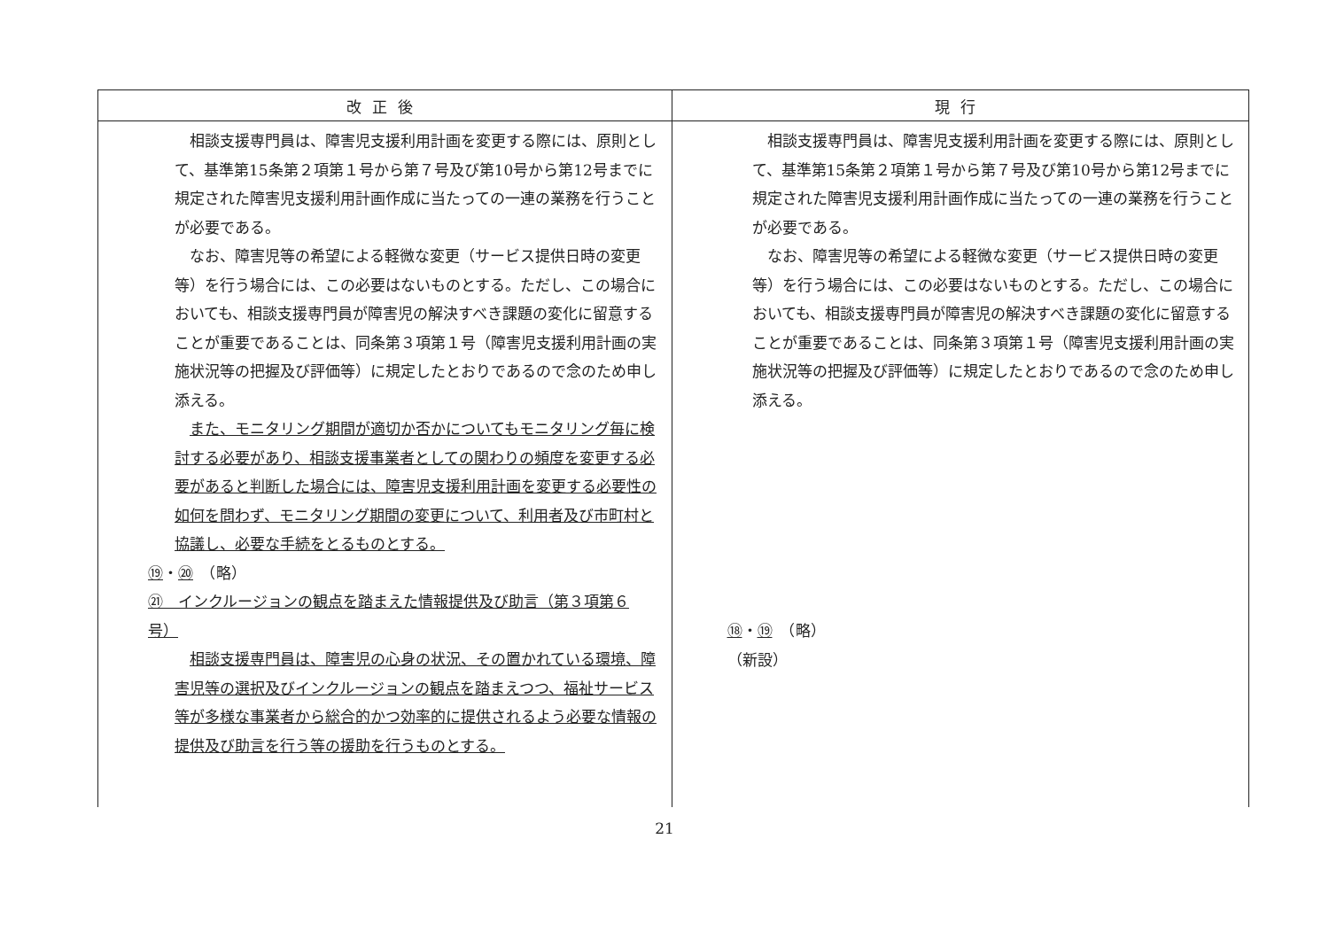| 改正後 | 現行 |
| --- | --- |
| 相談支援専門員は、障害児支援利用計画を変更する際には、原則として、基準第15条第２項第１号から第７号及び第10号から第12号までに規定された障害児支援利用計画作成に当たっての一連の業務を行うことが必要である。 なお、障害児等の希望による軽微な変更（サービス提供日時の変更等）を行う場合には、この必要はないものとする。ただし、この場合においても、相談支援専門員が障害児の解決すべき課題の変化に留意することが重要であることは、同条第３項第１号（障害児支援利用計画の実施状況等の把握及び評価等）に規定したとおりであるので念のため申し添える。 また、モニタリング期間が適切か否かについてもモニタリング毎に検討する必要があり、相談支援事業者としての関わりの頻度を変更する必要があると判断した場合には、障害児支援利用計画を変更する必要性の如何を問わず、モニタリング期間の変更について、利用者及び市町村と協議し、必要な手続をとるものとする。 ⑲ ・ ⑳ （略） ㉑ インクルージョンの観点を踏まえた情報提供及び助言（第３項第６号） 相談支援専門員は、障害児の心身の状況、その置かれている環境、障害児等の選択及びインクルージョンの観点を踏まえつつ、福祉サービス等が多様な事業者から総合的かつ効率的に提供されるよう必要な情報の提供及び助言を行う等の援助を行うものとする。 | 相談支援専門員は、障害児支援利用計画を変更する際には、原則として、基準第15条第２項第１号から第７号及び第10号から第12号までに規定された障害児支援利用計画作成に当たっての一連の業務を行うことが必要である。 なお、障害児等の希望による軽微な変更（サービス提供日時の変更等）を行う場合には、この必要はないものとする。ただし、この場合においても、相談支援専門員が障害児の解決すべき課題の変化に留意することが重要であることは、同条第３項第１号（障害児支援利用計画の実施状況等の把握及び評価等）に規定したとおりであるので念のため申し添える。 ⑱ ・ ⑲ （略） （新設） |
21